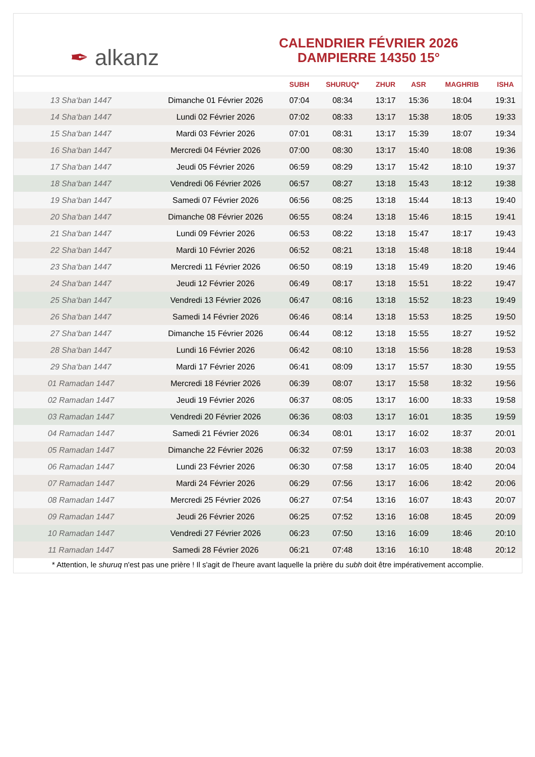✒ alkanz
CALENDRIER FÉVRIER 2026
DAMPIERRE 14350 15°
| | | SUBH | SHURUQ* | ZHUR | ASR | MAGHRIB | ISHA |
| --- | --- | --- | --- | --- | --- | --- | --- |
| 13 Sha‘ban 1447 | Dimanche 01 Février 2026 | 07:04 | 08:34 | 13:17 | 15:36 | 18:04 | 19:31 |
| 14 Sha‘ban 1447 | Lundi 02 Février 2026 | 07:02 | 08:33 | 13:17 | 15:38 | 18:05 | 19:33 |
| 15 Sha‘ban 1447 | Mardi 03 Février 2026 | 07:01 | 08:31 | 13:17 | 15:39 | 18:07 | 19:34 |
| 16 Sha‘ban 1447 | Mercredi 04 Février 2026 | 07:00 | 08:30 | 13:17 | 15:40 | 18:08 | 19:36 |
| 17 Sha‘ban 1447 | Jeudi 05 Février 2026 | 06:59 | 08:29 | 13:17 | 15:42 | 18:10 | 19:37 |
| 18 Sha‘ban 1447 | Vendredi 06 Février 2026 | 06:57 | 08:27 | 13:18 | 15:43 | 18:12 | 19:38 |
| 19 Sha‘ban 1447 | Samedi 07 Février 2026 | 06:56 | 08:25 | 13:18 | 15:44 | 18:13 | 19:40 |
| 20 Sha‘ban 1447 | Dimanche 08 Février 2026 | 06:55 | 08:24 | 13:18 | 15:46 | 18:15 | 19:41 |
| 21 Sha‘ban 1447 | Lundi 09 Février 2026 | 06:53 | 08:22 | 13:18 | 15:47 | 18:17 | 19:43 |
| 22 Sha‘ban 1447 | Mardi 10 Février 2026 | 06:52 | 08:21 | 13:18 | 15:48 | 18:18 | 19:44 |
| 23 Sha‘ban 1447 | Mercredi 11 Février 2026 | 06:50 | 08:19 | 13:18 | 15:49 | 18:20 | 19:46 |
| 24 Sha‘ban 1447 | Jeudi 12 Février 2026 | 06:49 | 08:17 | 13:18 | 15:51 | 18:22 | 19:47 |
| 25 Sha‘ban 1447 | Vendredi 13 Février 2026 | 06:47 | 08:16 | 13:18 | 15:52 | 18:23 | 19:49 |
| 26 Sha‘ban 1447 | Samedi 14 Février 2026 | 06:46 | 08:14 | 13:18 | 15:53 | 18:25 | 19:50 |
| 27 Sha‘ban 1447 | Dimanche 15 Février 2026 | 06:44 | 08:12 | 13:18 | 15:55 | 18:27 | 19:52 |
| 28 Sha‘ban 1447 | Lundi 16 Février 2026 | 06:42 | 08:10 | 13:18 | 15:56 | 18:28 | 19:53 |
| 29 Sha‘ban 1447 | Mardi 17 Février 2026 | 06:41 | 08:09 | 13:17 | 15:57 | 18:30 | 19:55 |
| 01 Ramadan 1447 | Mercredi 18 Février 2026 | 06:39 | 08:07 | 13:17 | 15:58 | 18:32 | 19:56 |
| 02 Ramadan 1447 | Jeudi 19 Février 2026 | 06:37 | 08:05 | 13:17 | 16:00 | 18:33 | 19:58 |
| 03 Ramadan 1447 | Vendredi 20 Février 2026 | 06:36 | 08:03 | 13:17 | 16:01 | 18:35 | 19:59 |
| 04 Ramadan 1447 | Samedi 21 Février 2026 | 06:34 | 08:01 | 13:17 | 16:02 | 18:37 | 20:01 |
| 05 Ramadan 1447 | Dimanche 22 Février 2026 | 06:32 | 07:59 | 13:17 | 16:03 | 18:38 | 20:03 |
| 06 Ramadan 1447 | Lundi 23 Février 2026 | 06:30 | 07:58 | 13:17 | 16:05 | 18:40 | 20:04 |
| 07 Ramadan 1447 | Mardi 24 Février 2026 | 06:29 | 07:56 | 13:17 | 16:06 | 18:42 | 20:06 |
| 08 Ramadan 1447 | Mercredi 25 Février 2026 | 06:27 | 07:54 | 13:16 | 16:07 | 18:43 | 20:07 |
| 09 Ramadan 1447 | Jeudi 26 Février 2026 | 06:25 | 07:52 | 13:16 | 16:08 | 18:45 | 20:09 |
| 10 Ramadan 1447 | Vendredi 27 Février 2026 | 06:23 | 07:50 | 13:16 | 16:09 | 18:46 | 20:10 |
| 11 Ramadan 1447 | Samedi 28 Février 2026 | 06:21 | 07:48 | 13:16 | 16:10 | 18:48 | 20:12 |
* Attention, le shuruq n'est pas une prière ! Il s'agit de l'heure avant laquelle la prière du subh doit être impérativement accomplie.